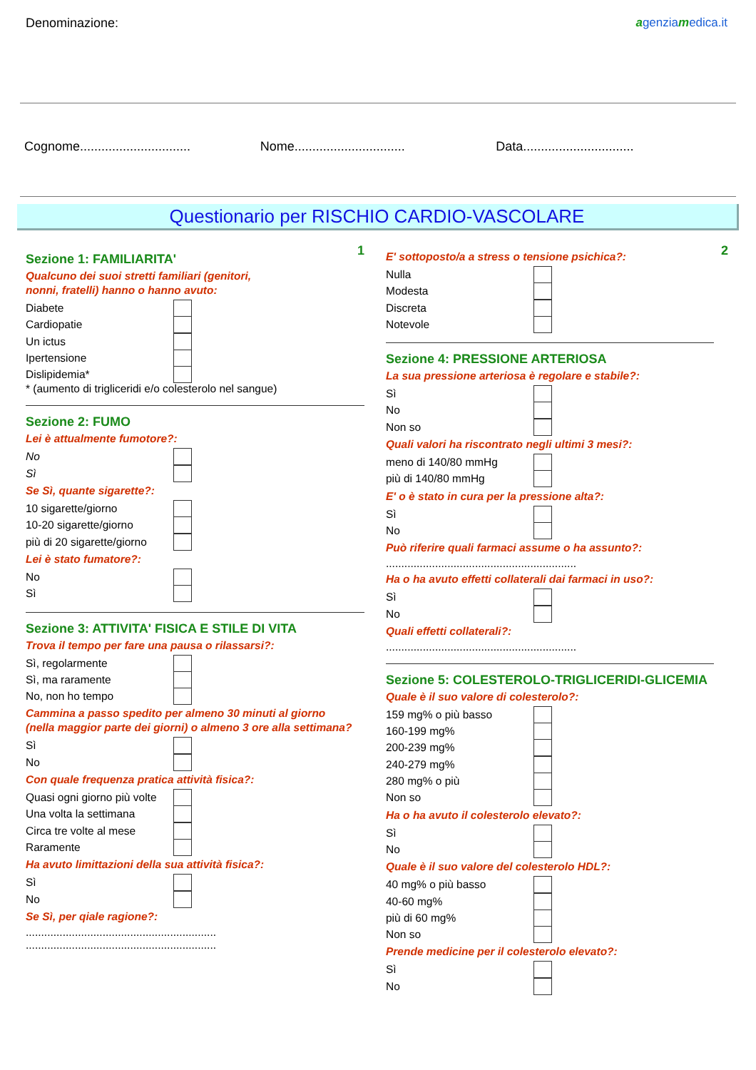Denominazione: agenziamedica.it
Cognome...............................
Nome...............................
Data...............................
Questionario per RISCHIO CARDIO-VASCOLARE
1
Sezione 1: FAMILIARITA'
Qualcuno dei suoi stretti familiari (genitori,
nonni, fratelli) hanno o hanno avuto:
Diabete
Cardiopatie
Un ictus
Ipertensione
Dislipidemia*
* (aumento di trigliceridi e/o colesterolo nel sangue)
Sezione 2: FUMO
Lei è attualmente fumotore?:
No
Sì
Se Sì, quante sigarette?:
10 sigarette/giorno
10-20 sigarette/giorno
più di 20 sigarette/giorno
Lei è stato fumatore?:
No
Sì
Sezione 3: ATTIVITA' FISICA E STILE DI VITA
Trova il tempo per fare una pausa o rilassarsi?:
Sì, regolarmente
Sì, ma raramente
No, non ho tempo
Cammina a passo spedito per almeno 30 minuti al giorno
(nella maggior parte dei giorni) o almeno 3 ore alla settimana?
Sì
No
Con quale frequenza pratica attività fisica?:
Quasi ogni giorno più volte
Una volta la settimana
Circa tre volte al mese
Raramente
Ha avuto limittazioni della sua attività fisica?:
Sì
No
Se Sì, per qiale ragione?:
..............................................................
..............................................................
2
E' sottoposto/a a stress o tensione psichica?:
Nulla
Modesta
Discreta
Notevole
Sezione 4: PRESSIONE ARTERIOSA
La sua pressione arteriosa è regolare e stabile?:
Sì
No
Non so
Quali valori ha riscontrato negli ultimi 3 mesi?:
meno di 140/80 mmHg
più di 140/80 mmHg
E' o è stato in cura per la pressione alta?:
Sì
No
Può riferire quali farmaci assume o ha assunto?:
..............................................................
Ha o ha avuto effetti collaterali dai farmaci in uso?:
Sì
No
Quali effetti collaterali?:
..............................................................
Sezione 5: COLESTEROLO-TRIGLICERIDI-GLICEMIA
Quale è il suo valore di colesterolo?:
159 mg% o più basso
160-199 mg%
200-239 mg%
240-279 mg%
280 mg% o più
Non so
Ha o ha avuto il colesterolo elevato?:
Sì
No
Quale è il suo valore del colesterolo HDL?:
40 mg% o più basso
40-60 mg%
più di 60 mg%
Non so
Prende medicine per il colesterolo elevato?:
Sì
No